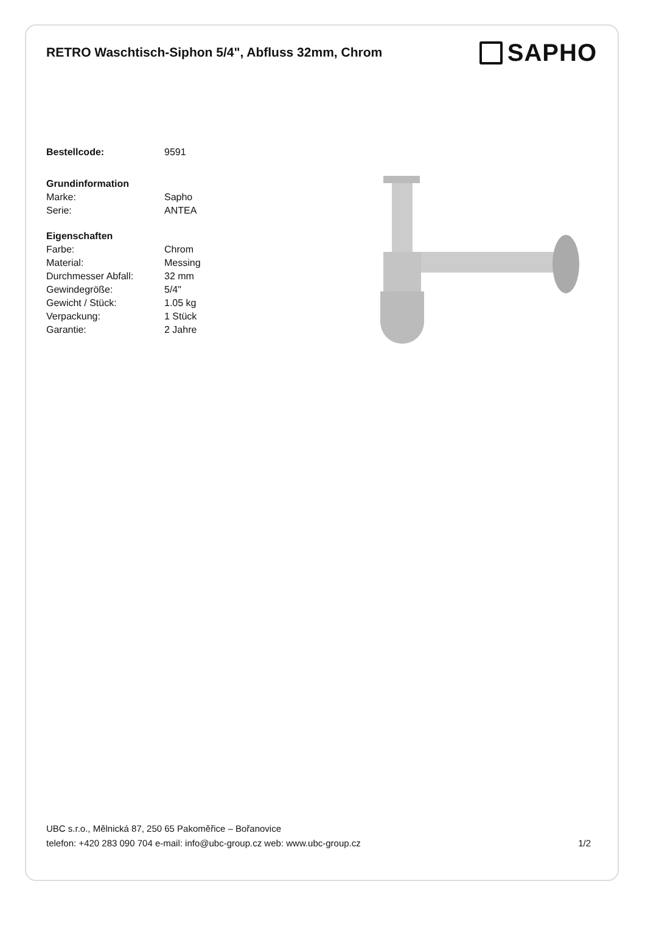RETRO Waschtisch-Siphon 5/4", Abfluss 32mm, Chrom
SAPHO
| Bestellcode: | 9591 |
| Grundinformation | |
| --- | --- |
| Marke: | Sapho |
| Serie: | ANTEA |
| Eigenschaften | |
| --- | --- |
| Farbe: | Chrom |
| Material: | Messing |
| Durchmesser Abfall: | 32 mm |
| Gewindegröße: | 5/4" |
| Gewicht / Stück: | 1.05 kg |
| Verpackung: | 1 Stück |
| Garantie: | 2 Jahre |
UBC s.r.o., Mělnická 87, 250 65 Pakoměřice – Bořanovice
telefon: +420 283 090 704 e-mail: info@ubc-group.cz web: www.ubc-group.cz
1/2